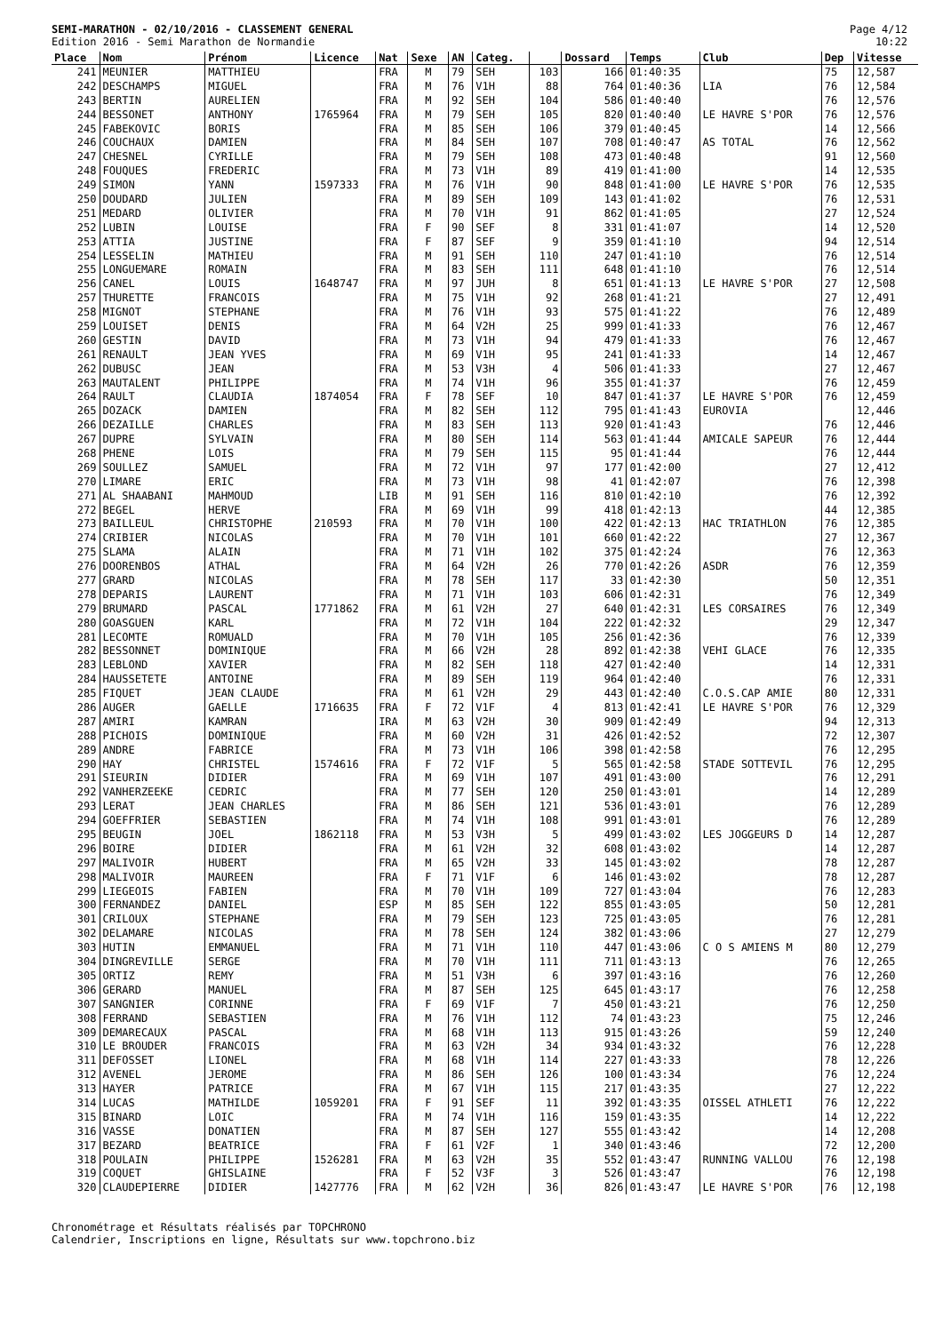Page 4/12
10:22
SEMI-MARATHON - 02/10/2016 - CLASSEMENT GENERAL
Edition 2016 - Semi Marathon de Normandie
| Place | Nom | Prénom | Licence | Nat | Sexe | AN | Categ. | | Dossard | Temps | Club | Dep | Vitesse |
| --- | --- | --- | --- | --- | --- | --- | --- | --- | --- | --- | --- | --- | --- |
| 241 | MEUNIER | MATTHIEU | | FRA | M | 79 | SEH | 103 | 166 | 01:40:35 | | 75 | 12,587 |
| 242 | DESCHAMPS | MIGUEL | | FRA | M | 76 | V1H | 88 | 764 | 01:40:36 | LIA | 76 | 12,584 |
| 243 | BERTIN | AURELIEN | | FRA | M | 92 | SEH | 104 | 586 | 01:40:40 | | 76 | 12,576 |
| 244 | BESSONET | ANTHONY | 1765964 | FRA | M | 79 | SEH | 105 | 820 | 01:40:40 | LE HAVRE S'POR | 76 | 12,576 |
| 245 | FABEKOVIC | BORIS | | FRA | M | 85 | SEH | 106 | 379 | 01:40:45 | | 14 | 12,566 |
| 246 | COUCHAUX | DAMIEN | | FRA | M | 84 | SEH | 107 | 708 | 01:40:47 | AS TOTAL | 76 | 12,562 |
| 247 | CHESNEL | CYRILLE | | FRA | M | 79 | SEH | 108 | 473 | 01:40:48 | | 91 | 12,560 |
| 248 | FOUQUES | FREDERIC | | FRA | M | 73 | V1H | 89 | 419 | 01:41:00 | | 14 | 12,535 |
| 249 | SIMON | YANN | 1597333 | FRA | M | 76 | V1H | 90 | 848 | 01:41:00 | LE HAVRE S'POR | 76 | 12,535 |
| 250 | DOUDARD | JULIEN | | FRA | M | 89 | SEH | 109 | 143 | 01:41:02 | | 76 | 12,531 |
| 251 | MEDARD | OLIVIER | | FRA | M | 70 | V1H | 91 | 862 | 01:41:05 | | 27 | 12,524 |
| 252 | LUBIN | LOUISE | | FRA | F | 90 | SEF | 8 | 331 | 01:41:07 | | 14 | 12,520 |
| 253 | ATTIA | JUSTINE | | FRA | F | 87 | SEF | 9 | 359 | 01:41:10 | | 94 | 12,514 |
| 254 | LESSELIN | MATHIEU | | FRA | M | 91 | SEH | 110 | 247 | 01:41:10 | | 76 | 12,514 |
| 255 | LONGUEMARE | ROMAIN | | FRA | M | 83 | SEH | 111 | 648 | 01:41:10 | | 76 | 12,514 |
| 256 | CANEL | LOUIS | 1648747 | FRA | M | 97 | JUH | 8 | 651 | 01:41:13 | LE HAVRE S'POR | 27 | 12,508 |
| 257 | THURETTE | FRANCOIS | | FRA | M | 75 | V1H | 92 | 268 | 01:41:21 | | 27 | 12,491 |
| 258 | MIGNOT | STEPHANE | | FRA | M | 76 | V1H | 93 | 575 | 01:41:22 | | 76 | 12,489 |
| 259 | LOUISET | DENIS | | FRA | M | 64 | V2H | 25 | 999 | 01:41:33 | | 76 | 12,467 |
| 260 | GESTIN | DAVID | | FRA | M | 73 | V1H | 94 | 479 | 01:41:33 | | 76 | 12,467 |
| 261 | RENAULT | JEAN YVES | | FRA | M | 69 | V1H | 95 | 241 | 01:41:33 | | 14 | 12,467 |
| 262 | DUBUSC | JEAN | | FRA | M | 53 | V3H | 4 | 506 | 01:41:33 | | 27 | 12,467 |
| 263 | MAUTALENT | PHILIPPE | | FRA | M | 74 | V1H | 96 | 355 | 01:41:37 | | 76 | 12,459 |
| 264 | RAULT | CLAUDIA | 1874054 | FRA | F | 78 | SEF | 10 | 847 | 01:41:37 | LE HAVRE S'POR | 76 | 12,459 |
| 265 | DOZACK | DAMIEN | | FRA | M | 82 | SEH | 112 | 795 | 01:41:43 | EUROVIA | | 12,446 |
| 266 | DEZAILLE | CHARLES | | FRA | M | 83 | SEH | 113 | 920 | 01:41:43 | | 76 | 12,446 |
| 267 | DUPRE | SYLVAIN | | FRA | M | 80 | SEH | 114 | 563 | 01:41:44 | AMICALE SAPEUR | 76 | 12,444 |
| 268 | PHENE | LOIS | | FRA | M | 79 | SEH | 115 | 95 | 01:41:44 | | 76 | 12,444 |
| 269 | SOULLEZ | SAMUEL | | FRA | M | 72 | V1H | 97 | 177 | 01:42:00 | | 27 | 12,412 |
| 270 | LIMARE | ERIC | | FRA | M | 73 | V1H | 98 | 41 | 01:42:07 | | 76 | 12,398 |
| 271 | AL SHAABANI | MAHMOUD | | LIB | M | 91 | SEH | 116 | 810 | 01:42:10 | | 76 | 12,392 |
| 272 | BEGEL | HERVE | | FRA | M | 69 | V1H | 99 | 418 | 01:42:13 | | 44 | 12,385 |
| 273 | BAILLEUL | CHRISTOPHE | 210593 | FRA | M | 70 | V1H | 100 | 422 | 01:42:13 | HAC TRIATHLON | 76 | 12,385 |
| 274 | CRIBIER | NICOLAS | | FRA | M | 70 | V1H | 101 | 660 | 01:42:22 | | 27 | 12,367 |
| 275 | SLAMA | ALAIN | | FRA | M | 71 | V1H | 102 | 375 | 01:42:24 | | 76 | 12,363 |
| 276 | DOORENBOS | ATHAL | | FRA | M | 64 | V2H | 26 | 770 | 01:42:26 | ASDR | 76 | 12,359 |
| 277 | GRARD | NICOLAS | | FRA | M | 78 | SEH | 117 | 33 | 01:42:30 | | 50 | 12,351 |
| 278 | DEPARIS | LAURENT | | FRA | M | 71 | V1H | 103 | 606 | 01:42:31 | | 76 | 12,349 |
| 279 | BRUMARD | PASCAL | 1771862 | FRA | M | 61 | V2H | 27 | 640 | 01:42:31 | LES CORSAIRES | 76 | 12,349 |
| 280 | GOASGUEN | KARL | | FRA | M | 72 | V1H | 104 | 222 | 01:42:32 | | 29 | 12,347 |
| 281 | LECOMTE | ROMUALD | | FRA | M | 70 | V1H | 105 | 256 | 01:42:36 | | 76 | 12,339 |
| 282 | BESSONNET | DOMINIQUE | | FRA | M | 66 | V2H | 28 | 892 | 01:42:38 | VEHI GLACE | 76 | 12,335 |
| 283 | LEBLOND | XAVIER | | FRA | M | 82 | SEH | 118 | 427 | 01:42:40 | | 14 | 12,331 |
| 284 | HAUSSETETE | ANTOINE | | FRA | M | 89 | SEH | 119 | 964 | 01:42:40 | | 76 | 12,331 |
| 285 | FIQUET | JEAN CLAUDE | | FRA | M | 61 | V2H | 29 | 443 | 01:42:40 | C.O.S.CAP AMIE | 80 | 12,331 |
| 286 | AUGER | GAELLE | 1716635 | FRA | F | 72 | V1F | 4 | 813 | 01:42:41 | LE HAVRE S'POR | 76 | 12,329 |
| 287 | AMIRI | KAMRAN | | IRA | M | 63 | V2H | 30 | 909 | 01:42:49 | | 94 | 12,313 |
| 288 | PICHOIS | DOMINIQUE | | FRA | M | 60 | V2H | 31 | 426 | 01:42:52 | | 72 | 12,307 |
| 289 | ANDRE | FABRICE | | FRA | M | 73 | V1H | 106 | 398 | 01:42:58 | | 76 | 12,295 |
| 290 | HAY | CHRISTEL | 1574616 | FRA | F | 72 | V1F | 5 | 565 | 01:42:58 | STADE SOTTEVIL | 76 | 12,295 |
| 291 | SIEURIN | DIDIER | | FRA | M | 69 | V1H | 107 | 491 | 01:43:00 | | 76 | 12,291 |
| 292 | VANHERZEEKE | CEDRIC | | FRA | M | 77 | SEH | 120 | 250 | 01:43:01 | | 14 | 12,289 |
| 293 | LERAT | JEAN CHARLES | | FRA | M | 86 | SEH | 121 | 536 | 01:43:01 | | 76 | 12,289 |
| 294 | GOEFFRIER | SEBASTIEN | | FRA | M | 74 | V1H | 108 | 991 | 01:43:01 | | 76 | 12,289 |
| 295 | BEUGIN | JOEL | 1862118 | FRA | M | 53 | V3H | 5 | 499 | 01:43:02 | LES JOGGEURS D | 14 | 12,287 |
| 296 | BOIRE | DIDIER | | FRA | M | 61 | V2H | 32 | 608 | 01:43:02 | | 14 | 12,287 |
| 297 | MALIVOIR | HUBERT | | FRA | M | 65 | V2H | 33 | 145 | 01:43:02 | | 78 | 12,287 |
| 298 | MALIVOIR | MAUREEN | | FRA | F | 71 | V1F | 6 | 146 | 01:43:02 | | 78 | 12,287 |
| 299 | LIEGEOIS | FABIEN | | FRA | M | 70 | V1H | 109 | 727 | 01:43:04 | | 76 | 12,283 |
| 300 | FERNANDEZ | DANIEL | | ESP | M | 85 | SEH | 122 | 855 | 01:43:05 | | 50 | 12,281 |
| 301 | CRILOUX | STEPHANE | | FRA | M | 79 | SEH | 123 | 725 | 01:43:05 | | 76 | 12,281 |
| 302 | DELAMARE | NICOLAS | | FRA | M | 78 | SEH | 124 | 382 | 01:43:06 | | 27 | 12,279 |
| 303 | HUTIN | EMMANUEL | | FRA | M | 71 | V1H | 110 | 447 | 01:43:06 | C O S AMIENS M | 80 | 12,279 |
| 304 | DINGREVILLE | SERGE | | FRA | M | 70 | V1H | 111 | 711 | 01:43:13 | | 76 | 12,265 |
| 305 | ORTIZ | REMY | | FRA | M | 51 | V3H | 6 | 397 | 01:43:16 | | 76 | 12,260 |
| 306 | GERARD | MANUEL | | FRA | M | 87 | SEH | 125 | 645 | 01:43:17 | | 76 | 12,258 |
| 307 | SANGNIER | CORINNE | | FRA | F | 69 | V1F | 7 | 450 | 01:43:21 | | 76 | 12,250 |
| 308 | FERRAND | SEBASTIEN | | FRA | M | 76 | V1H | 112 | 74 | 01:43:23 | | 75 | 12,246 |
| 309 | DEMARECAUX | PASCAL | | FRA | M | 68 | V1H | 113 | 915 | 01:43:26 | | 59 | 12,240 |
| 310 | LE BROUDER | FRANCOIS | | FRA | M | 63 | V2H | 34 | 934 | 01:43:32 | | 76 | 12,228 |
| 311 | DEFOSSET | LIONEL | | FRA | M | 68 | V1H | 114 | 227 | 01:43:33 | | 78 | 12,226 |
| 312 | AVENEL | JEROME | | FRA | M | 86 | SEH | 126 | 100 | 01:43:34 | | 76 | 12,224 |
| 313 | HAYER | PATRICE | | FRA | M | 67 | V1H | 115 | 217 | 01:43:35 | | 27 | 12,222 |
| 314 | LUCAS | MATHILDE | 1059201 | FRA | F | 91 | SEF | 11 | 392 | 01:43:35 | OISSEL ATHLETI | 76 | 12,222 |
| 315 | BINARD | LOIC | | FRA | M | 74 | V1H | 116 | 159 | 01:43:35 | | 14 | 12,222 |
| 316 | VASSE | DONATIEN | | FRA | M | 87 | SEH | 127 | 555 | 01:43:42 | | 14 | 12,208 |
| 317 | BEZARD | BEATRICE | | FRA | F | 61 | V2F | 1 | 340 | 01:43:46 | | 72 | 12,200 |
| 318 | POULAIN | PHILIPPE | 1526281 | FRA | M | 63 | V2H | 35 | 552 | 01:43:47 | RUNNING VALLOU | 76 | 12,198 |
| 319 | COQUET | GHISLAINE | | FRA | F | 52 | V3F | 3 | 526 | 01:43:47 | | 76 | 12,198 |
| 320 | CLAUDEPIERRE | DIDIER | 1427776 | FRA | M | 62 | V2H | 36 | 826 | 01:43:47 | LE HAVRE S'POR | 76 | 12,198 |
Chronométrage et Résultats réalisés par TOPCHRONO
Calendrier, Inscriptions en ligne, Résultats sur www.topchrono.biz